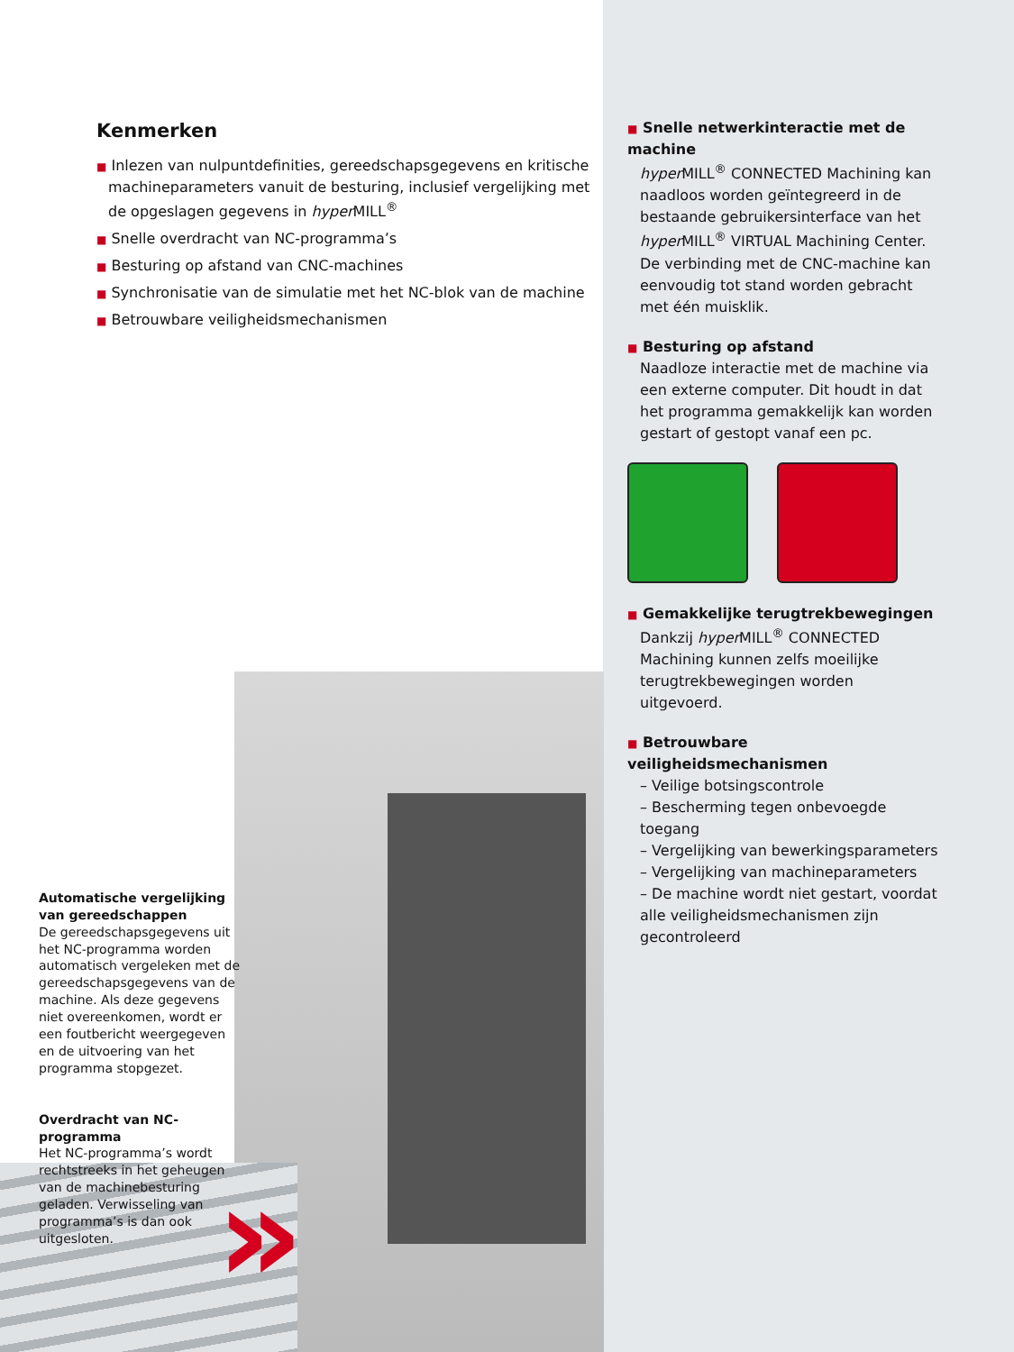»
Kenmerken
■ Inlezen van nulpuntdefinities, gereedschapsgegevens en kritische machineparameters vanuit de besturing, inclusief vergelijking met de opgeslagen gegevens in hyper MILL<sup>®</sup>
■ Snelle overdracht van NC-programma’s
■ Besturing op afstand van CNC-machines
■ Synchronisatie van de simulatie met het NC-blok van de machine
■ Betrouwbare veiligheidsmechanismen
Automatische vergelijking van gereedschappen
De gereedschapsgegevens uit het NC-programma worden automatisch vergeleken met de gereedschapsgegevens van de machine. Als deze gegevens niet overeenkomen, wordt er een foutbericht weergegeven en de uitvoering van het programma stopgezet.
Overdracht van NC-programma
Het NC-programma’s wordt rechtstreeks in het geheugen van de machinebesturing geladen. Verwisseling van programma’s is dan ook uitgesloten.
■ Snelle netwerkinteractie met de machine
hyper MILL<sup>®</sup> CONNECTED Machining kan naadloos worden geïntegreerd in de bestaande gebruikersinterface van het hyper MILL<sup>®</sup> VIRTUAL Machining Center. De verbinding met de CNC-machine kan eenvoudig tot stand worden gebracht met één muisklik.
■ Besturing op afstand
Naadloze interactie met de machine via een externe computer. Dit houdt in dat het programma gemakkelijk kan worden gestart of gestopt vanaf een pc.
■ Gemakkelijke terugtrekbewegingen
Dankzij hyper MILL<sup>®</sup> CONNECTED Machining kunnen zelfs moeilijke terugtrekbewegingen worden uitgevoerd.
■ Betrouwbare veiligheidsmechanismen
– Veilige botsingscontrole
– Bescherming tegen onbevoegde toegang
– Vergelijking van bewerkingsparameters
– Vergelijking van machineparameters
– De machine wordt niet gestart, voordat alle veiligheidsmechanismen zijn gecontroleerd